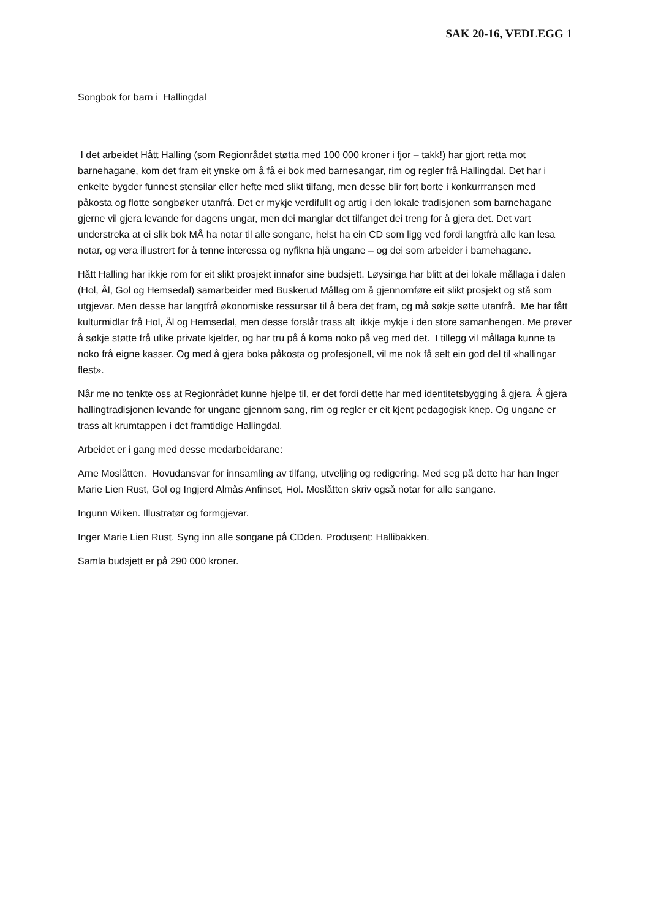SAK 20-16, VEDLEGG 1
Songbok for barn i Hallingdal
I det arbeidet Hått Halling (som Regionrådet støtta med 100 000 kroner i fjor – takk!) har gjort retta mot barnehagane, kom det fram eit ynske om å få ei bok med barnesangar, rim og regler frå Hallingdal. Det har i enkelte bygder funnest stensilar eller hefte med slikt tilfang, men desse blir fort borte i konkurrransen med påkosta og flotte songbøker utanfrå. Det er mykje verdifullt og artig i den lokale tradisjonen som barnehagane gjerne vil gjera levande for dagens ungar, men dei manglar det tilfanget dei treng for å gjera det. Det vart understreka at ei slik bok MÅ ha notar til alle songane, helst ha ein CD som ligg ved fordi langtfrå alle kan lesa notar, og vera illustrert for å tenne interessa og nyfikna hjå ungane – og dei som arbeider i barnehagane.
Hått Halling har ikkje rom for eit slikt prosjekt innafor sine budsjett. Løysinga har blitt at dei lokale mållaga i dalen (Hol, Ål, Gol og Hemsedal) samarbeider med Buskerud Mållag om å gjennomføre eit slikt prosjekt og stå som utgjevar. Men desse har langtfrå økonomiske ressursar til å bera det fram, og må søkje søtte utanfrå. Me har fått kulturmidlar frå Hol, Ål og Hemsedal, men desse forslår trass alt ikkje mykje i den store samanhengen. Me prøver å søkje støtte frå ulike private kjelder, og har tru på å koma noko på veg med det. I tillegg vil mållaga kunne ta noko frå eigne kasser. Og med å gjera boka påkosta og profesjonell, vil me nok få selt ein god del til «hallingar flest».
Når me no tenkte oss at Regionrådet kunne hjelpe til, er det fordi dette har med identitetsbygging å gjera. Å gjera hallingtradisjonen levande for ungane gjennom sang, rim og regler er eit kjent pedagogisk knep. Og ungane er trass alt krumtappen i det framtidige Hallingdal.
Arbeidet er i gang med desse medarbeidarane:
Arne Moslåtten. Hovudansvar for innsamling av tilfang, utveljing og redigering. Med seg på dette har han Inger Marie Lien Rust, Gol og Ingjerd Almås Anfinset, Hol. Moslåtten skriv også notar for alle sangane.
Ingunn Wiken. Illustratør og formgjevar.
Inger Marie Lien Rust. Syng inn alle songane på CDden. Produsent: Hallibakken.
Samla budsjett er på 290 000 kroner.